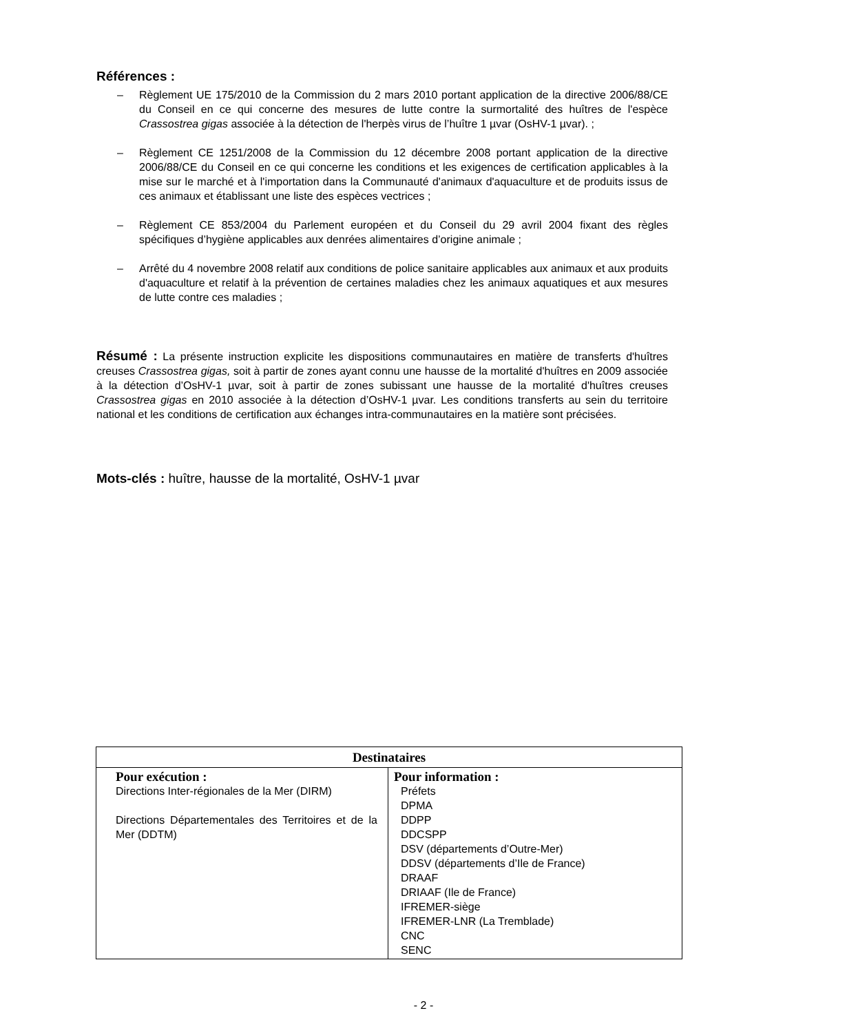Références :
– Règlement UE 175/2010 de la Commission du 2 mars 2010 portant application de la directive 2006/88/CE du Conseil en ce qui concerne des mesures de lutte contre la surmortalité des huîtres de l'espèce Crassostrea gigas associée à la détection de l'herpès virus de l’huître 1 µvar (OsHV-1 µvar). ;
– Règlement CE 1251/2008 de la Commission du 12 décembre 2008 portant application de la directive 2006/88/CE du Conseil en ce qui concerne les conditions et les exigences de certification applicables à la mise sur le marché et à l'importation dans la Communauté d'animaux d'aquaculture et de produits issus de ces animaux et établissant une liste des espèces vectrices ;
– Règlement CE 853/2004 du Parlement européen et du Conseil du 29 avril 2004 fixant des règles spécifiques d’hygiène applicables aux denrées alimentaires d’origine animale ;
– Arrêté du 4 novembre 2008 relatif aux conditions de police sanitaire applicables aux animaux et aux produits d'aquaculture et relatif à la prévention de certaines maladies chez les animaux aquatiques et aux mesures de lutte contre ces maladies ;
Résumé : La présente instruction explicite les dispositions communautaires en matière de transferts d'huîtres creuses Crassostrea gigas, soit à partir de zones ayant connu une hausse de la mortalité d'huîtres en 2009 associée à la détection d’OsHV-1 µvar, soit à partir de zones subissant une hausse de la mortalité d'huîtres creuses Crassostrea gigas en 2010 associée à la détection d’OsHV-1 µvar. Les conditions transferts au sein du territoire national et les conditions de certification aux échanges intra-communautaires en la matière sont précisées.
Mots-clés : huître, hausse de la mortalité, OsHV-1 µvar
| Destinataires | |
| --- | --- |
| Pour exécution : Directions Inter-régionales de la Mer (DIRM) Directions Départementales des Territoires et de la Mer (DDTM) | Pour information : Préfets DPMA DDPP DDCSPP DSV (départements d’Outre-Mer) DDSV (départements d’Ile de France) DRAAF DRIAAF (Ile de France) IFREMER-siège IFREMER-LNR (La Tremblade) CNC SENC |
- 2 -